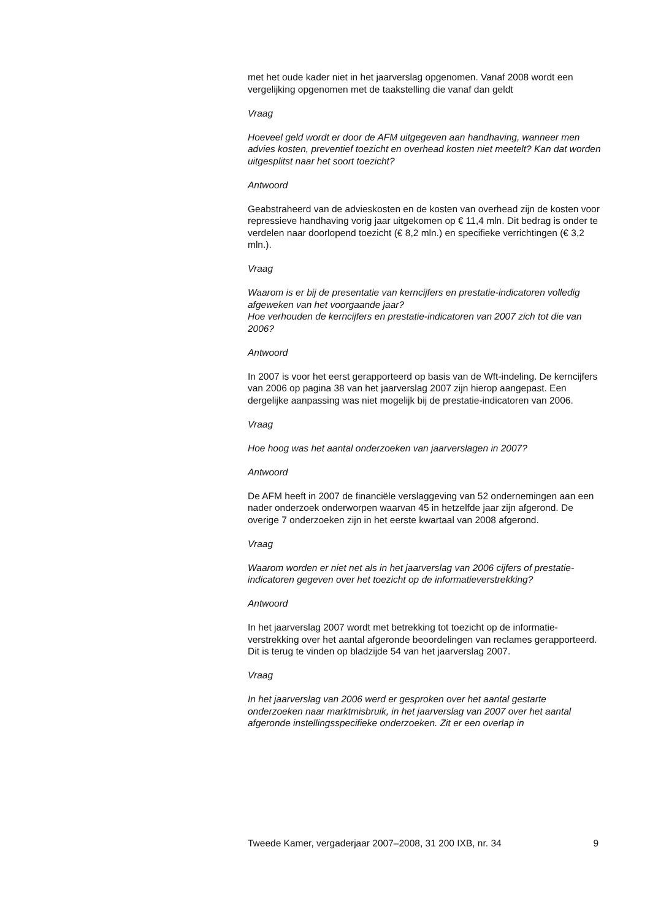met het oude kader niet in het jaarverslag opgenomen. Vanaf 2008 wordt een vergelijking opgenomen met de taakstelling die vanaf dan geldt
Vraag
Hoeveel geld wordt er door de AFM uitgegeven aan handhaving, wanneer men advies kosten, preventief toezicht en overhead kosten niet meetelt? Kan dat worden uitgesplitst naar het soort toezicht?
Antwoord
Geabstraheerd van de advieskosten en de kosten van overhead zijn de kosten voor repressieve handhaving vorig jaar uitgekomen op € 11,4 mln. Dit bedrag is onder te verdelen naar doorlopend toezicht (€ 8,2 mln.) en specifieke verrichtingen (€ 3,2 mln.).
Vraag
Waarom is er bij de presentatie van kerncijfers en prestatie-indicatoren volledig afgeweken van het voorgaande jaar?
Hoe verhouden de kerncijfers en prestatie-indicatoren van 2007 zich tot die van 2006?
Antwoord
In 2007 is voor het eerst gerapporteerd op basis van de Wft-indeling. De kerncijfers van 2006 op pagina 38 van het jaarverslag 2007 zijn hierop aangepast. Een dergelijke aanpassing was niet mogelijk bij de prestatie-indicatoren van 2006.
Vraag
Hoe hoog was het aantal onderzoeken van jaarverslagen in 2007?
Antwoord
De AFM heeft in 2007 de financiële verslaggeving van 52 ondernemingen aan een nader onderzoek onderworpen waarvan 45 in hetzelfde jaar zijn afgerond. De overige 7 onderzoeken zijn in het eerste kwartaal van 2008 afgerond.
Vraag
Waarom worden er niet net als in het jaarverslag van 2006 cijfers of prestatie-indicatoren gegeven over het toezicht op de informatieverstrekking?
Antwoord
In het jaarverslag 2007 wordt met betrekking tot toezicht op de informatie-verstrekking over het aantal afgeronde beoordelingen van reclames gerapporteerd. Dit is terug te vinden op bladzijde 54 van het jaarverslag 2007.
Vraag
In het jaarverslag van 2006 werd er gesproken over het aantal gestarte onderzoeken naar marktmisbruik, in het jaarverslag van 2007 over het aantal afgeronde instellingsspecifieke onderzoeken. Zit er een overlap in
Tweede Kamer, vergaderjaar 2007–2008, 31 200 IXB, nr. 34 9